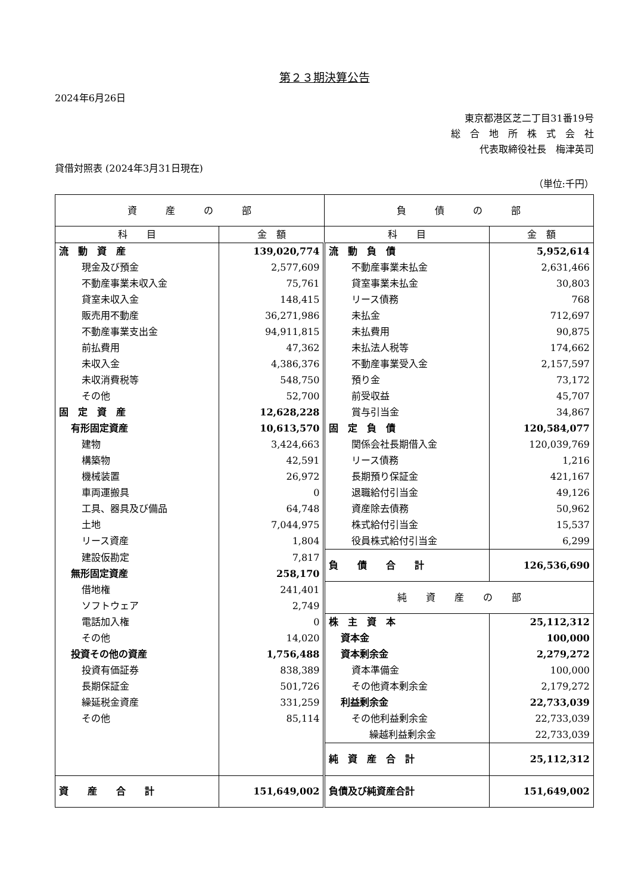第２３期決算公告
2024年6月26日
東京都港区芝二丁目31番19号
総　合　地　所　株　式　会　社
代表取締役社長　梅津英司
貸借対照表 (2024年3月31日現在)
（単位:千円）
| 資 産 の 部 | | 負 債 の 部 | |
| 科 目 | 金 額 | 科 目 | 金 額 |
| 流 動 資 産 | 139,020,774 | 流 動 負 債 | 5,952,614 |
| 現金及び預金 | 2,577,609 | 不動産事業未払金 | 2,631,466 |
| 不動産事業未収入金 | 75,761 | 貸室事業未払金 | 30,803 |
| 貸室未収入金 | 148,415 | リース債務 | 768 |
| 販売用不動産 | 36,271,986 | 未払金 | 712,697 |
| 不動産事業支出金 | 94,911,815 | 未払費用 | 90,875 |
| 前払費用 | 47,362 | 未払法人税等 | 174,662 |
| 未収入金 | 4,386,376 | 不動産事業受入金 | 2,157,597 |
| 未収消費税等 | 548,750 | 預り金 | 73,172 |
| その他 | 52,700 | 前受収益 | 45,707 |
| 固 定 資 産 | 12,628,228 | 賞与引当金 | 34,867 |
| 有形固定資産 | 10,613,570 | 固 定 負 債 | 120,584,077 |
| 建物 | 3,424,663 | 関係会社長期借入金 | 120,039,769 |
| 構築物 | 42,591 | リース債務 | 1,216 |
| 機械装置 | 26,972 | 長期預り保証金 | 421,167 |
| 車両運搬具 | 0 | 退職給付引当金 | 49,126 |
| 工具、器具及び備品 | 64,748 | 資産除去債務 | 50,962 |
| 土地 | 7,044,975 | 株式給付引当金 | 15,537 |
| リース資産 | 1,804 | 役員株式給付引当金 | 6,299 |
| 建設仮勘定 | 7,817 | 負 債 合 計 | 126,536,690 |
| 無形固定資産 | 258,170 | | |
| 借地権 | 241,401 | 純 資 産 の 部 | |
| ソフトウェア | 2,749 | | |
| 電話加入権 | 0 | 株 主 資 本 | 25,112,312 |
| その他 | 14,020 | 資本金 | 100,000 |
| 投資その他の資産 | 1,756,488 | 資本剰余金 | 2,279,272 |
| 投資有価証券 | 838,389 | 資本準備金 | 100,000 |
| 長期保証金 | 501,726 | その他資本剰余金 | 2,179,272 |
| 繰延税金資産 | 331,259 | 利益剰余金 | 22,733,039 |
| その他 | 85,114 | その他利益剰余金 | 22,733,039 |
| | | 繰越利益剰余金 | 22,733,039 |
| | | 純 資 産 合 計 | 25,112,312 |
| 資 産 合 計 | 151,649,002 | 負債及び純資産合計 | 151,649,002 |